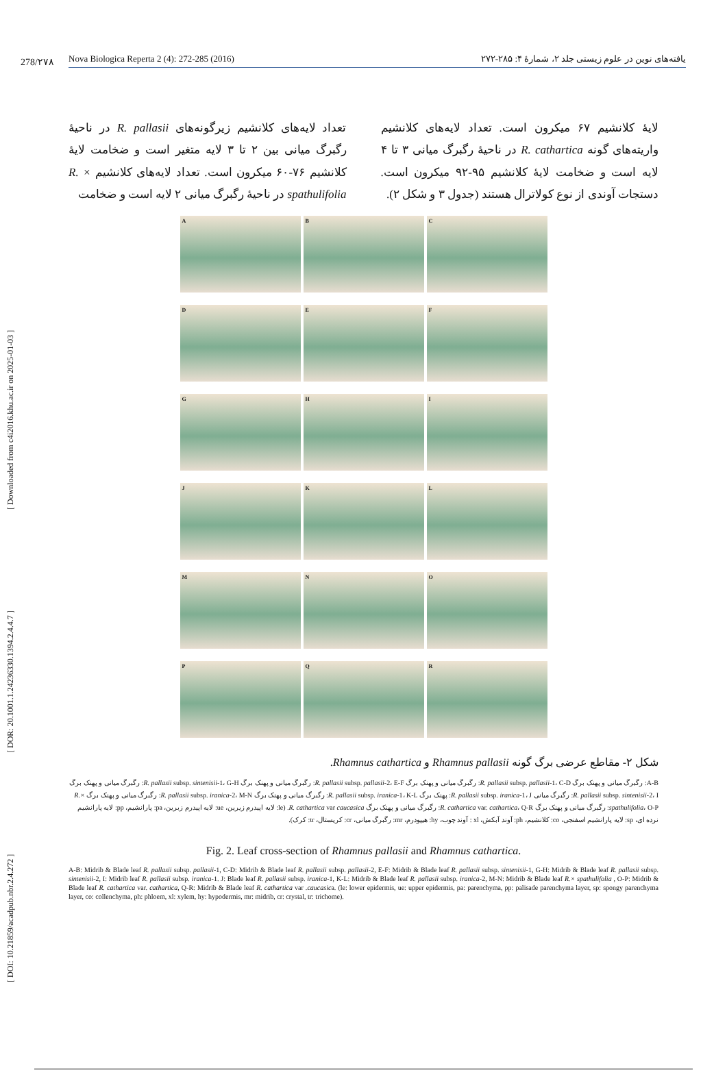[ DOI: 10.21859/acadpub.nbr.2.4.272 ] [ DOR: 20.1001.1.24236330.1394.2.4.4.7 ] [ Downloaded from c4i2016.khu.ac.ir on 2025-01-03 ]
278/۲۷۸
Nova Biologica Reperta 2 (4): 272-285 (2016) یافته‌های نوین در علوم زیستی جلد ۲، شمارهٔ ۴: ۲۸۵-۲۷۲
تعداد لایه‌های کلانشیم زیرگونه‌های R. pallasii در ناحیهٔ رگبرگ میانی بین ۲ تا ۳ لایه متغیر است و ضخامت لایهٔ کلانشیم ۷۶-۶۰ میکرون است. تعداد لایه‌های کلانشیم R. × spathulifolia در ناحیهٔ رگبرگ میانی ۲ لایه است و ضخامت
لایهٔ کلانشیم ۶۷ میکرون است. تعداد لایه‌های کلانشیم واریته‌های گونه R. cathartica در ناحیهٔ رگبرگ میانی ۳ تا ۴ لایه است و ضخامت لایهٔ کلانشیم ۹۵-۹۲ میکرون است. دستجات آوندی از نوع کولاترال هستند (جدول ۳ و شکل ۲).
A
B
C
D
E
F
G
H
I
J
K
L
M
N
O
P
Q
R
شکل ۲- مقاطع عرضی برگ گونه Rhamnus pallasii و Rhamnus cathartica.
A-B: رگبرگ میانی و پهنک برگ R. pallasii subsp. pallasii-1، C-D: رگبرگ میانی و پهنک برگ R. pallasii subsp. pallasii-2، E-F: رگبرگ میانی و پهنک برگ R. pallasii subsp. sintenisii-1، G-H: رگبرگ میانی و پهنک برگ R. pallasii subsp. sintenisii-2، I: رگبرگ میانی R. pallasii subsp. iranica-1، J: پهنک برگ R. pallasii subsp. iranica-1، K-L: رگبرگ میانی و پهنک برگ R. pallasii subsp. iranica-2، M-N: رگبرگ میانی و پهنک برگ R.× spathulifolia، O-P: رگبرگ میانی و پهنک برگ R. cathartica var. cathartica، Q-R: رگبرگ میانی و پهنک برگ R. cathartica var caucasica. (le: لایه اپیدرم زیرین، ue: لایه اپیدرم زبرین، pa: پارانشیم، pp: لایه پارانشیم نرده ای، sp: لایه پارانشیم اسفنجی، co: کلانشیم، ph: آوند آبکش، xl : آوند چوب، hy: هیپودرم، mr: رگبرگ میانی، cr: کریستال، tr: کرک).
Fig. 2. Leaf cross-section of Rhamnus pallasii and Rhamnus cathartica.
A-B: Midrib & Blade leaf R. pallasii subsp. pallasii-1, C-D: Midrib & Blade leaf R. pallasii subsp. pallasii-2, E-F: Midrib & Blade leaf R. pallasii subsp. sintenisii-1, G-H: Midrib & Blade leaf R. pallasii subsp. sintenisii-2, I: Midrib leaf R. pallasii subsp. iranica-1. J: Blade leaf R. pallasii subsp. iranica-1, K-L: Midrib & Blade leaf R. pallasii subsp. iranica-2, M-N: Midrib & Blade leaf R.× spathulifolia , O-P: Midrib & Blade leaf R. cathartica var. cathartica, Q-R: Midrib & Blade leaf R. cathartica var .caucasica. (le: lower epidermis, ue: upper epidermis, pa: parenchyma, pp: palisade parenchyma layer, sp: spongy parenchyma layer, co: collenchyma, ph: phloem, xl: xylem, hy: hypodermis, mr: midrib, cr: crystal, tr: trichome).